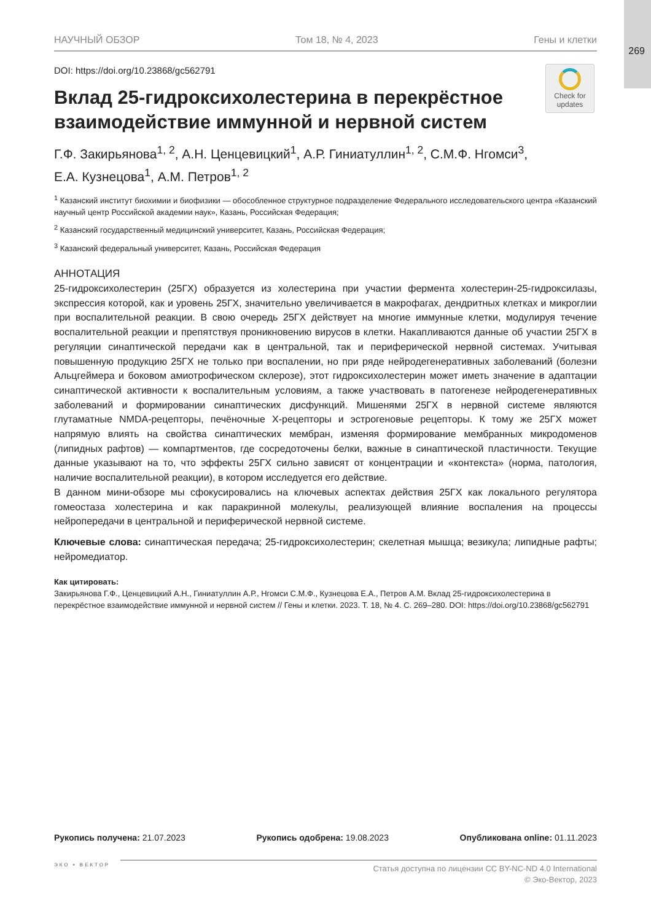269
НАУЧНЫЙ ОБЗОР Том 18, № 4, 2023 Гены и клетки
Check for updates
DOI: https://doi.org/10.23868/gc562791
Вклад 25-гидроксихолестерина в перекрёстное взаимодействие иммунной и нервной систем
Г.Ф. Закирьянова<sup>1, 2</sup>, А.Н. Ценцевицкий<sup>1</sup>, А.Р. Гиниатуллин<sup>1, 2</sup>, С.М.Ф. Нгомси<sup>3</sup>,
Е.А. Кузнецова<sup>1</sup>, А.М. Петров<sup>1, 2</sup>
<sup>1</sup> Казанский институт биохимии и биофизики — обособленное структурное подразделение Федерального исследовательского центра «Казанский научный центр Российской академии наук», Казань, Российская Федерация;
<sup>2</sup> Казанский государственный медицинский университет, Казань, Российская Федерация;
<sup>3</sup> Казанский федеральный университет, Казань, Российская Федерация
АННОТАЦИЯ
25-гидроксихолестерин (25ГХ) образуется из холестерина при участии фермента холестерин-25-гидроксилазы, экспрессия которой, как и уровень 25ГХ, значительно увеличивается в макрофагах, дендритных клетках и микроглии при воспалительной реакции. В свою очередь 25ГХ действует на многие иммунные клетки, модулируя течение воспалительной реакции и препятствуя проникновению вирусов в клетки. Накапливаются данные об участии 25ГХ в регуляции синаптической передачи как в центральной, так и периферической нервной системах. Учитывая повышенную продукцию 25ГХ не только при воспалении, но при ряде нейродегенеративных заболеваний (болезни Альцгеймера и боковом амиотрофическом склерозе), этот гидроксихолестерин может иметь значение в адаптации синаптической активности к воспалительным условиям, а также участвовать в патогенезе нейродегенеративных заболеваний и формировании синаптических дисфункций. Мишенями 25ГХ в нервной системе являются глутаматные NMDA-рецепторы, печёночные X-рецепторы и эстрогеновые рецепторы. К тому же 25ГХ может напрямую влиять на свойства синаптических мембран, изменяя формирование мембранных микродоменов (липидных рафтов) — компартментов, где сосредоточены белки, важные в синаптической пластичности. Текущие данные указывают на то, что эффекты 25ГХ сильно зависят от концентрации и «контекста» (норма, патология, наличие воспалительной реакции), в котором исследуется его действие.
В данном мини-обзоре мы сфокусировались на ключевых аспектах действия 25ГХ как локального регулятора гомеостаза холестерина и как паракринной молекулы, реализующей влияние воспаления на процессы нейропередачи в центральной и периферической нервной системе.
Ключевые слова: синаптическая передача; 25-гидроксихолестерин; скелетная мышца; везикула; липидные рафты; нейромедиатор.
Как цитировать:
Закирьянова Г.Ф., Ценцевицкий А.Н., Гиниатуллин А.Р., Нгомси С.М.Ф., Кузнецова Е.А., Петров А.М. Вклад 25-гидроксихолестерина в перекрёстное взаимодействие иммунной и нервной систем // Гены и клетки. 2023. Т. 18, № 4. С. 269–280. DOI: https://doi.org/10.23868/gc562791
Рукопись получена: 21.07.2023 Рукопись одобрена: 19.08.2023 Опубликована online: 01.11.2023
ЭКО • ВЕКТОР
Статья доступна по лицензии CC BY-NC-ND 4.0 International
© Эко-Вектор, 2023